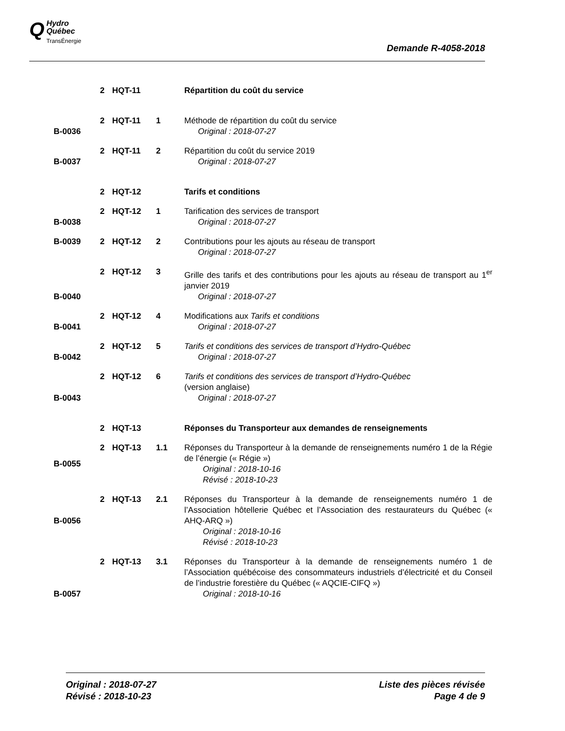QHydro
Québec
TransÉnergie
Demande R-4058-2018
| | 2 | HQT-11 | | Répartition du coût du service |
| B-0036 | 2 | HQT-11 | 1 | Méthode de répartition du coût du service Original : 2018-07-27 |
| B-0037 | 2 | HQT-11 | 2 | Répartition du coût du service 2019 Original : 2018-07-27 |
| | 2 | HQT-12 | | Tarifs et conditions |
| B-0038 | 2 | HQT-12 | 1 | Tarification des services de transport Original : 2018-07-27 |
| B-0039 | 2 | HQT-12 | 2 | Contributions pour les ajouts au réseau de transport Original : 2018-07-27 |
| B-0040 | 2 | HQT-12 | 3 | Grille des tarifs et des contributions pour les ajouts au réseau de transport au 1<sup>er</sup> janvier 2019 Original : 2018-07-27 |
| B-0041 | 2 | HQT-12 | 4 | Modifications aux Tarifs et conditions Original : 2018-07-27 |
| B-0042 | 2 | HQT-12 | 5 | Tarifs et conditions des services de transport d’Hydro-Québec Original : 2018-07-27 |
| B-0043 | 2 | HQT-12 | 6 | Tarifs et conditions des services de transport d’Hydro-Québec (version anglaise) Original : 2018-07-27 |
| | 2 | HQT-13 | | Réponses du Transporteur aux demandes de renseignements |
| B-0055 | 2 | HQT-13 | 1.1 | Réponses du Transporteur à la demande de renseignements numéro 1 de la Régie de l’énergie (« Régie ») Original : 2018-10-16 Révisé : 2018-10-23 |
| B-0056 | 2 | HQT-13 | 2.1 | Réponses du Transporteur à la demande de renseignements numéro 1 de l’Association hôtellerie Québec et l’Association des restaurateurs du Québec (« AHQ-ARQ ») Original : 2018-10-16 Révisé : 2018-10-23 |
| B-0057 | 2 | HQT-13 | 3.1 | Réponses du Transporteur à la demande de renseignements numéro 1 de l’Association québécoise des consommateurs industriels d’électricité et du Conseil de l’industrie forestière du Québec (« AQCIE-CIFQ ») Original : 2018-10-16 |
Original : 2018-07-27
Révisé : 2018-10-23
Liste des pièces révisée
Page 4 de 9